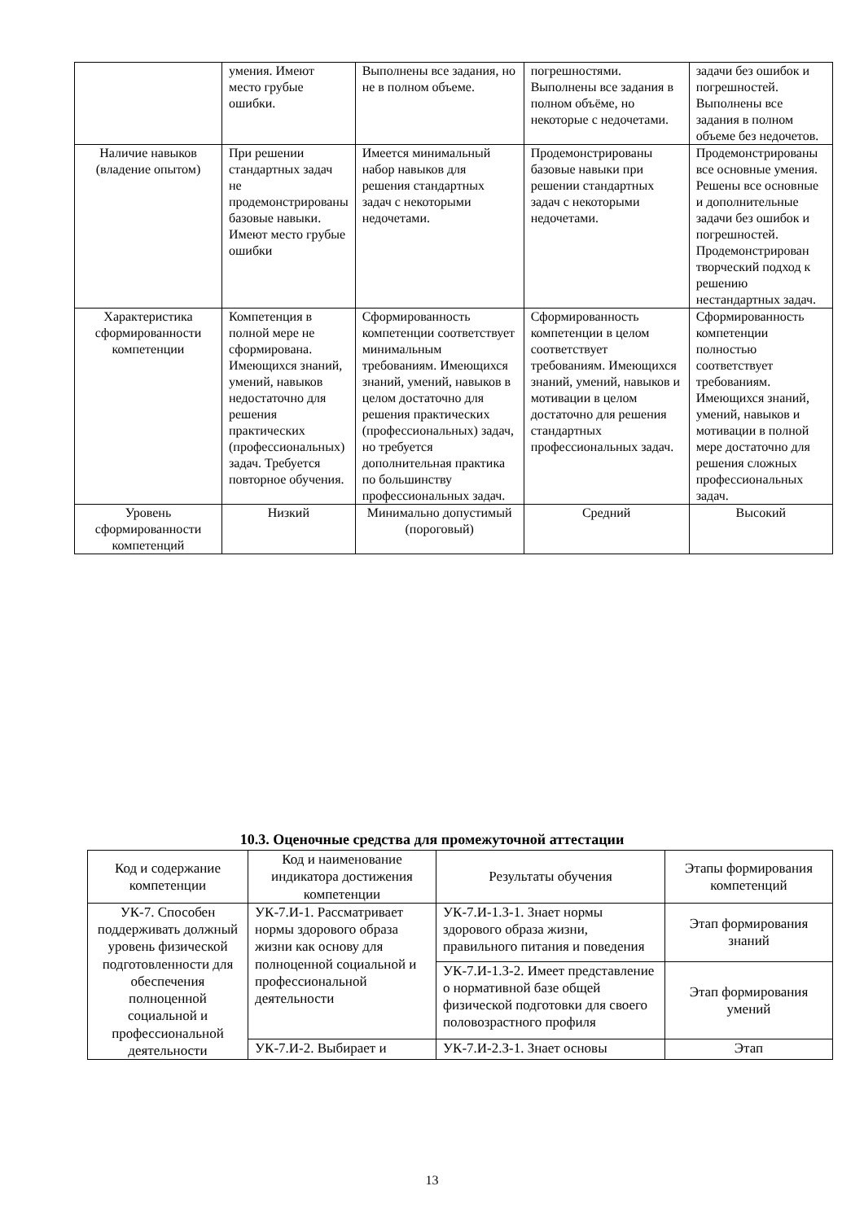| | умения. Имеют место грубые ошибки. | Выполнены все задания, но не в полном объеме. | погрешностями. Выполнены все задания в полном объёме, но некоторые с недочетами. | задачи без ошибок и погрешностей. Выполнены все задания в полном объеме без недочетов. |
| Наличие навыков (владение опытом) | При решении стандартных задач не продемонстрированы базовые навыки. Имеют место грубые ошибки | Имеется минимальный набор навыков для решения стандартных задач с некоторыми недочетами. | Продемонстрированы базовые навыки при решении стандартных задач с некоторыми недочетами. | Продемонстрированы все основные умения. Решены все основные и дополнительные задачи без ошибок и погрешностей. Продемонстрирован творческий подход к решению нестандартных задач. |
| Характеристика сформированности компетенции | Компетенция в полной мере не сформирована. Имеющихся знаний, умений, навыков недостаточно для решения практических (профессиональных) задач. Требуется повторное обучения. | Сформированность компетенции соответствует минимальным требованиям. Имеющихся знаний, умений, навыков в целом достаточно для решения практических (профессиональных) задач, но требуется дополнительная практика по большинству профессиональных задач. | Сформированность компетенции в целом соответствует требованиям. Имеющихся знаний, умений, навыков и мотивации в целом достаточно для решения стандартных профессиональных задач. | Сформированность компетенции полностью соответствует требованиям. Имеющихся знаний, умений, навыков и мотивации в полной мере достаточно для решения сложных профессиональных задач. |
| Уровень сформированности компетенций | Низкий | Минимально допустимый (пороговый) | Средний | Высокий |
10.3. Оценочные средства для промежуточной аттестации
| Код и содержание компетенции | Код и наименование индикатора достижения компетенции | Результаты обучения | Этапы формирования компетенций |
| --- | --- | --- | --- |
| УК-7. Способен поддерживать должный уровень физической подготовленности для обеспечения полноценной социальной и профессиональной деятельности | УК-7.И-1. Рассматривает нормы здорового образа жизни как основу для полноценной социальной и профессиональной деятельности | УК-7.И-1.З-1. Знает нормы здорового образа жизни, правильного питания и поведения | Этап формирования знаний |
| | | УК-7.И-1.З-2. Имеет представление о нормативной базе общей физической подготовки для своего половозрастного профиля | Этап формирования умений |
| | УК-7.И-2. Выбирает и | УК-7.И-2.З-1. Знает основы | Этап |
13